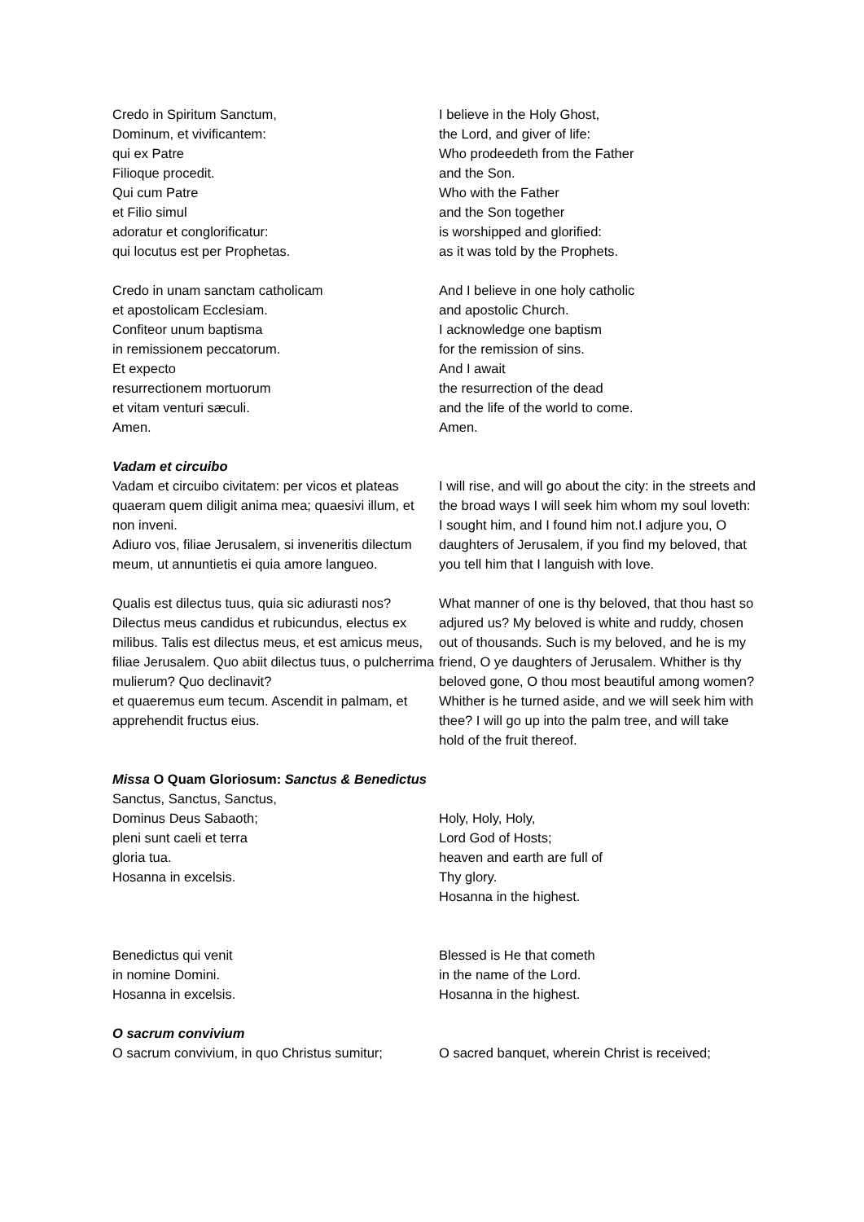Credo in Spiritum Sanctum,
Dominum, et vivificantem:
qui ex Patre
Filioque procedit.
Qui cum Patre
et Filio simul
adoratur et conglorificatur:
qui locutus est per Prophetas.
I believe in the Holy Ghost,
the Lord, and giver of life:
Who prodeedeth from the Father
and the Son.
Who with the Father
and the Son together
is worshipped and glorified:
as it was told by the Prophets.
Credo in unam sanctam catholicam
et apostolicam Ecclesiam.
Confiteor unum baptisma
in remissionem peccatorum.
Et expecto
resurrectionem mortuorum
et vitam venturi sæculi.
Amen.
And I believe in one holy catholic
and apostolic Church.
I acknowledge one baptism
for the remission of sins.
And I await
the resurrection of the dead
and the life of the world to come.
Amen.
Vadam et circuibo
Vadam et circuibo civitatem: per vicos et plateas quaeram quem diligit anima mea; quaesivi illum, et non inveni.
Adiuro vos, filiae Jerusalem, si inveneritis dilectum meum, ut annuntietis ei quia amore langueo.
I will rise, and will go about the city: in the streets and the broad ways I will seek him whom my soul loveth: I sought him, and I found him not.I adjure you, O daughters of Jerusalem, if you find my beloved, that you tell him that I languish with love.
Qualis est dilectus tuus, quia sic adiurasti nos? Dilectus meus candidus et rubicundus, electus ex milibus. Talis est dilectus meus, et est amicus meus, filiae Jerusalem. Quo abiit dilectus tuus, o pulcherrima mulierum? Quo declinavit?
et quaeremus eum tecum. Ascendit in palmam, et apprehendit fructus eius.
What manner of one is thy beloved, that thou hast so adjured us? My beloved is white and ruddy, chosen out of thousands. Such is my beloved, and he is my friend, O ye daughters of Jerusalem. Whither is thy beloved gone, O thou most beautiful among women? Whither is he turned aside, and we will seek him with thee? I will go up into the palm tree, and will take hold of the fruit thereof.
Missa O Quam Gloriosum: Sanctus & Benedictus
Sanctus, Sanctus, Sanctus,
Dominus Deus Sabaoth;
pleni sunt caeli et terra
gloria tua.
Hosanna in excelsis.
Holy, Holy, Holy,
Lord God of Hosts;
heaven and earth are full of
Thy glory.
Hosanna in the highest.
Benedictus qui venit
in nomine Domini.
Hosanna in excelsis.
Blessed is He that cometh
in the name of the Lord.
Hosanna in the highest.
O sacrum convivium
O sacrum convivium, in quo Christus sumitur;
O sacred banquet, wherein Christ is received;